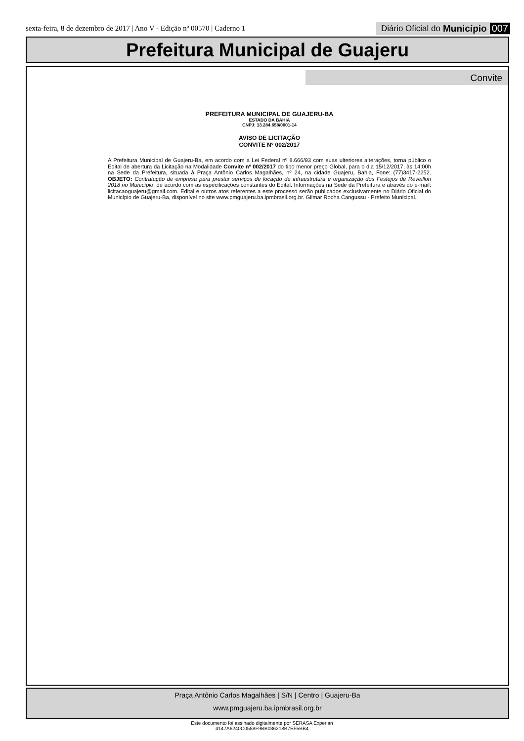sexta-feira, 8 de dezembro de 2017 | Ano V - Edição nº 00570 | Caderno 1 Diário Oficial do Município 007
Prefeitura Municipal de Guajeru
Convite
PREFEITURA MUNICIPAL DE GUAJERU-BA
ESTADO DA BAHIA
CNPJ: 13.284.658/0001-14
AVISO DE LICITAÇÃO
CONVITE Nº 002/2017
A Prefeitura Municipal de Guajeru-Ba, em acordo com a Lei Federal nº 8.666/93 com suas ulteriores alterações, torna público o Edital de abertura da Licitação na Modalidade Convite nº 002/2017 do tipo menor preço Global, para o dia 15/12/2017, às 14:00h na Sede da Prefeitura, situada à Praça Antônio Carlos Magalhães, nº 24, na cidade Guajeru, Bahia, Fone: (77)3417-2252. OBJETO: Contratação de empresa para prestar serviços de locação de infraestrutura e organização dos Festejos de Reveillon 2018 no Município, de acordo com as especificações constantes do Edital. Informações na Sede da Prefeitura e através do e-mail: licitacaoguajeru@gmail.com. Edital e outros atos referentes a este processo serão publicados exclusivamente no Diário Oficial do Município de Guajeru-Ba, disponível no site www.pmguajeru.ba.ipmbrasil.org.br. Gilmar Rocha Cangussu - Prefeito Municipal.
Praça Antônio Carlos Magalhães | S/N | Centro | Guajeru-Ba
www.pmguajeru.ba.ipmbrasil.org.br
Este documento foi assinado digitalmente por SERASA Experian
4147A6240C0558F9BB036218B7EF5BB4